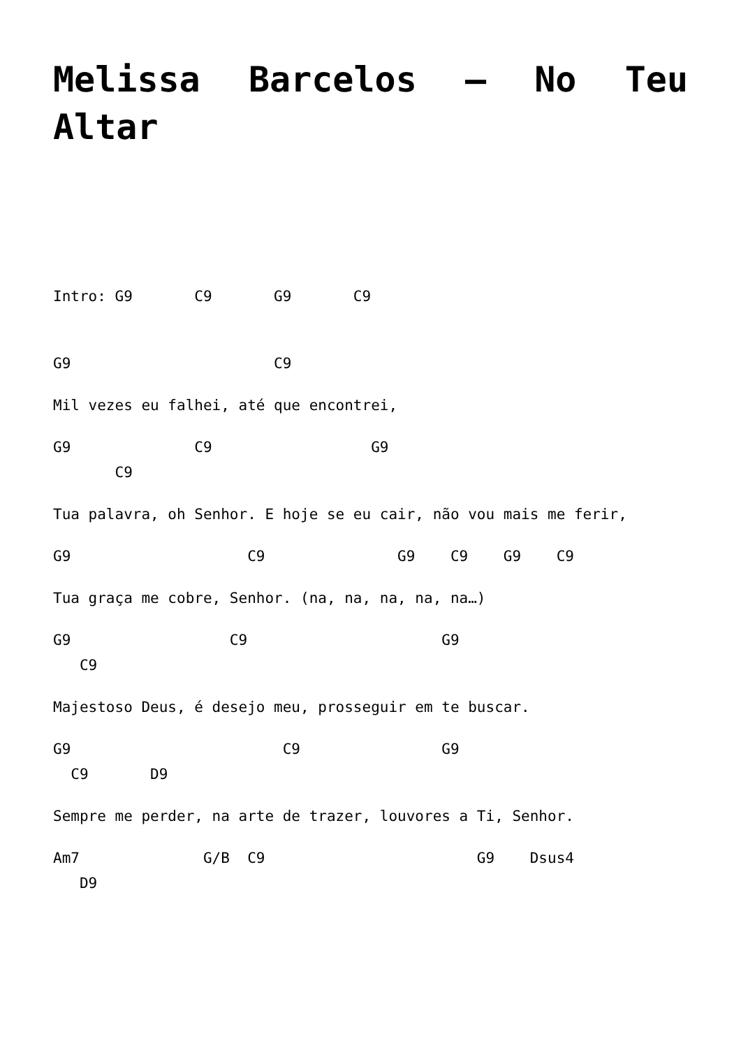Melissa Barcelos – No Teu Altar
Intro: G9 C9 G9 C9
G9 C9
Mil vezes eu falhei, até que encontrei,
G9 C9 G9 C9
Tua palavra, oh Senhor. E hoje se eu cair, não vou mais me ferir,
G9 C9 G9 C9 G9 C9
Tua graça me cobre, Senhor. (na, na, na, na, na…)
G9 C9 G9 C9
Majestoso Deus, é desejo meu, prosseguir em te buscar.
G9 C9 G9 C9 D9
Sempre me perder, na arte de trazer, louvores a Ti, Senhor.
Am7 G/B C9 G9 Dsus4 D9